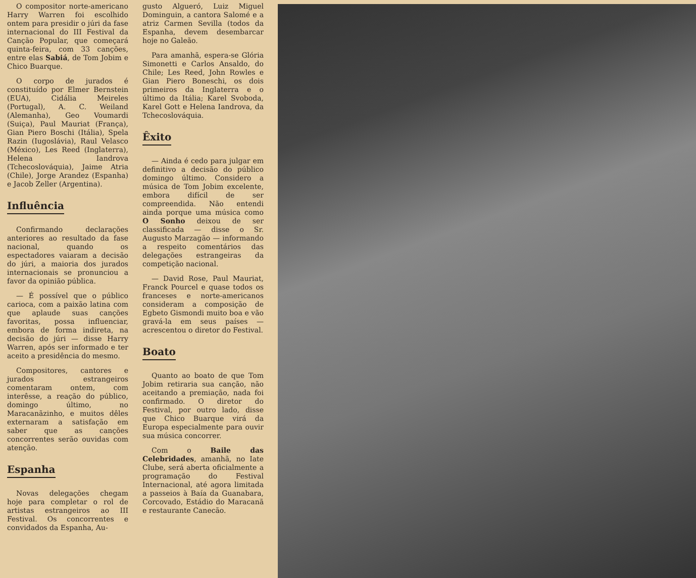O compositor norte-americano Harry Warren foi escolhido ontem para presidir o júri da fase internacional do III Festival da Canção Popular, que começará quinta-feira, com 33 canções, entre elas Sabiá, de Tom Jobim e Chico Buarque.
O corpo de jurados é constituído por Elmer Bernstein (EUA), Cidália Meireles (Portugal), A. C. Weiland (Alemanha), Geo Voumardi (Suiça), Paul Mauriat (França), Gian Piero Boschi (Itália), Spela Razin (Iugoslávia), Raul Velasco (México), Les Reed (Inglaterra), Helena Iandrova (Tchecoslováquia), Jaime Atria (Chile), Jorge Arandez (Espanha) e Jacob Zeller (Argentina).
Influência
Confirmando declarações anteriores ao resultado da fase nacional, quando os espectadores vaiaram a decisão do júri, a maioria dos jurados internacionais se pronunciou a favor da opinião pública.
— É possível que o público carioca, com a paixão latina com que aplaude suas canções favoritas, possa influenciar, embora de forma indireta, na decisão do júri — disse Harry Warren, após ser informado e ter aceito a presidência do mesmo.
Compositores, cantores e jurados estrangeiros comentaram ontem, com interêsse, a reação do público, domingo último, no Maracanãzinho, e muitos dêles externaram a satisfação em saber que as canções concorrentes serão ouvidas com atenção.
Espanha
Novas delegações chegam hoje para completar o rol de artistas estrangeiros ao III Festival. Os concorrentes e convidados da Espanha, Au-
gusto Algueró, Luiz Miguel Dominguin, a cantora Salomé e a atriz Carmen Sevilla (todos da Espanha, devem desembarcar hoje no Galeão.
Para amanhã, espera-se Glória Simonetti e Carlos Ansaldo, do Chile; Les Reed, John Rowles e Gian Piero Boneschi, os dois primeiros da Inglaterra e o último da Itália; Karel Svoboda, Karel Gott e Helena Iandrova, da Tchecoslováquia.
Êxito
— Ainda é cedo para julgar em definitivo a decisão do público domingo último. Considero a música de Tom Jobim excelente, embora difícil de ser compreendida. Não entendi ainda porque uma música como O Sonho deixou de ser classificada — disse o Sr. Augusto Marzagão — informando a respeito comentários das delegações estrangeiras da competição nacional.
— David Rose, Paul Mauriat, Franck Pourcel e quase todos os franceses e norte-americanos consideram a composição de Egbeto Gismondi muito boa e vão gravá-la em seus países — acrescentou o diretor do Festival.
Boato
Quanto ao boato de que Tom Jobim retiraria sua canção, não aceitando a premiação, nada foi confirmado. O diretor do Festival, por outro lado, disse que Chico Buarque virá da Europa especialmente para ouvir sua música concorrer.
Com o Baile das Celebridades, amanhã, no Iate Clube, será aberta oficialmente a programação do Festival Internacional, até agora limitada a passeios à Baía da Guanabara, Corcovado, Estádio do Maracanã e restaurante Canecão.